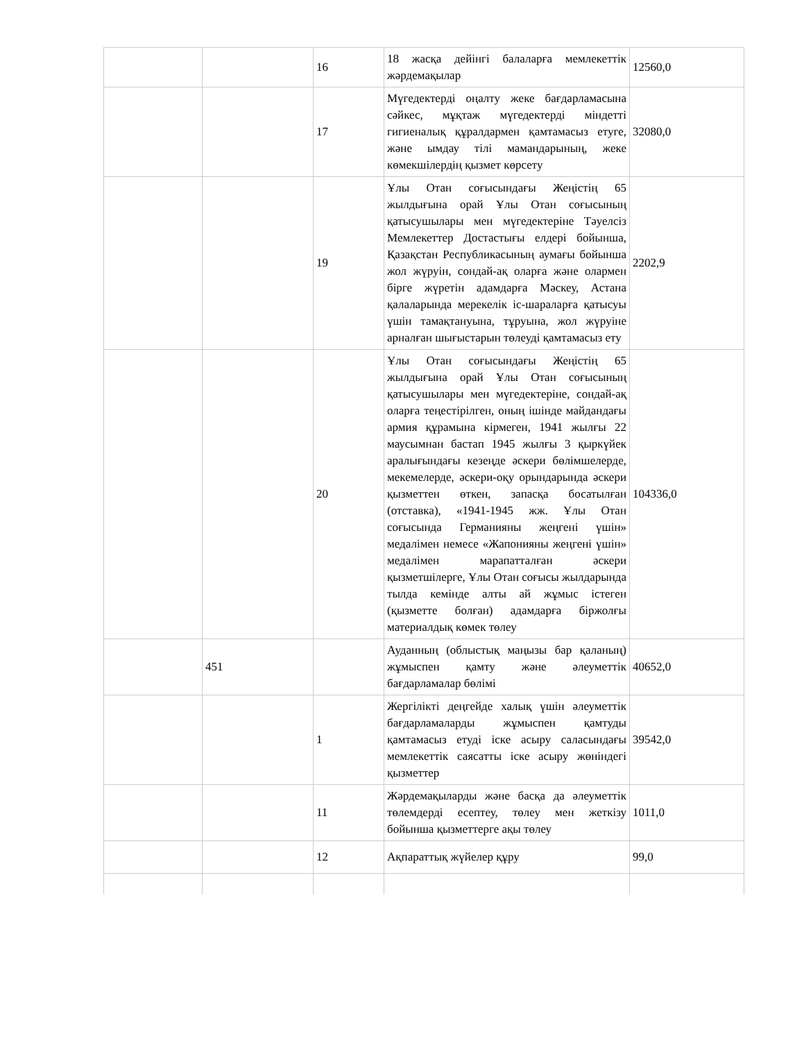| | | 16 | 18 жасқа дейінгі балаларға мемлекеттік жәрдемақылар | 12560,0 |
| | | 17 | Мүгедектерді оңалту жеке бағдарламасына сәйкес, мұқтаж мүгедектерді міндетті гигиеналық құралдармен қамтамасыз етуге, және ымдау тілі мамандарының, жеке көмекшілердің қызмет көрсету | 32080,0 |
| | | 19 | Ұлы Отан соғысындағы Жеңістің 65 жылдығына орай Ұлы Отан соғысының қатысушылары мен мүгедектеріне Тәуелсіз Мемлекеттер Достастығы елдері бойынша, Қазақстан Республикасының аумағы бойынша жол жүруін, сондай-ақ оларға және олармен бірге жүретін адамдарға Мәскеу, Астана қалаларында мерекелік іс-шараларға қатысуы үшін тамақтануына, тұруына, жол жүруіне арналған шығыстарын төлеуді қамтамасыз ету | 2202,9 |
| | | 20 | Ұлы Отан соғысындағы Жеңістің 65 жылдығына орай Ұлы Отан соғысының қатысушылары мен мүгедектеріне, сондай-ақ оларға теңестірілген, оның ішінде майдандағы армия құрамына кірмеген, 1941 жылғы 22 маусымнан бастап 1945 жылғы 3 қыркүйек аралығындағы кезеңде әскери бөлімшелерде, мекемелерде, әскери-оқу орындарында әскери қызметтен өткен, запасқа босатылған (отставка), «1941-1945 жж. Ұлы Отан соғысында Германияны жеңгені үшін» медалімен немесе «Жапонияны жеңгені үшін» медалімен марапатталған әскери қызметшілерге, Ұлы Отан соғысы жылдарында тылда кемінде алты ай жұмыс істеген (қызметте болған) адамдарға біржолғы материалдық көмек төлеу | 104336,0 |
| | 451 | | Ауданның (облыстық маңызы бар қаланың) жұмыспен қамту және әлеуметтік бағдарламалар бөлімі | 40652,0 |
| | | 1 | Жергілікті деңгейде халық үшін әлеуметтік бағдарламаларды жұмыспен қамтуды қамтамасыз етуді іске асыру саласындағы мемлекеттік саясатты іске асыру жөніндегі қызметтер | 39542,0 |
| | | 11 | Жәрдемақыларды және басқа да әлеуметтік төлемдерді есептеу, төлеу мен жеткізу бойынша қызметтерге ақы төлеу | 1011,0 |
| | | 12 | Ақпараттық жүйелер құру | 99,0 |